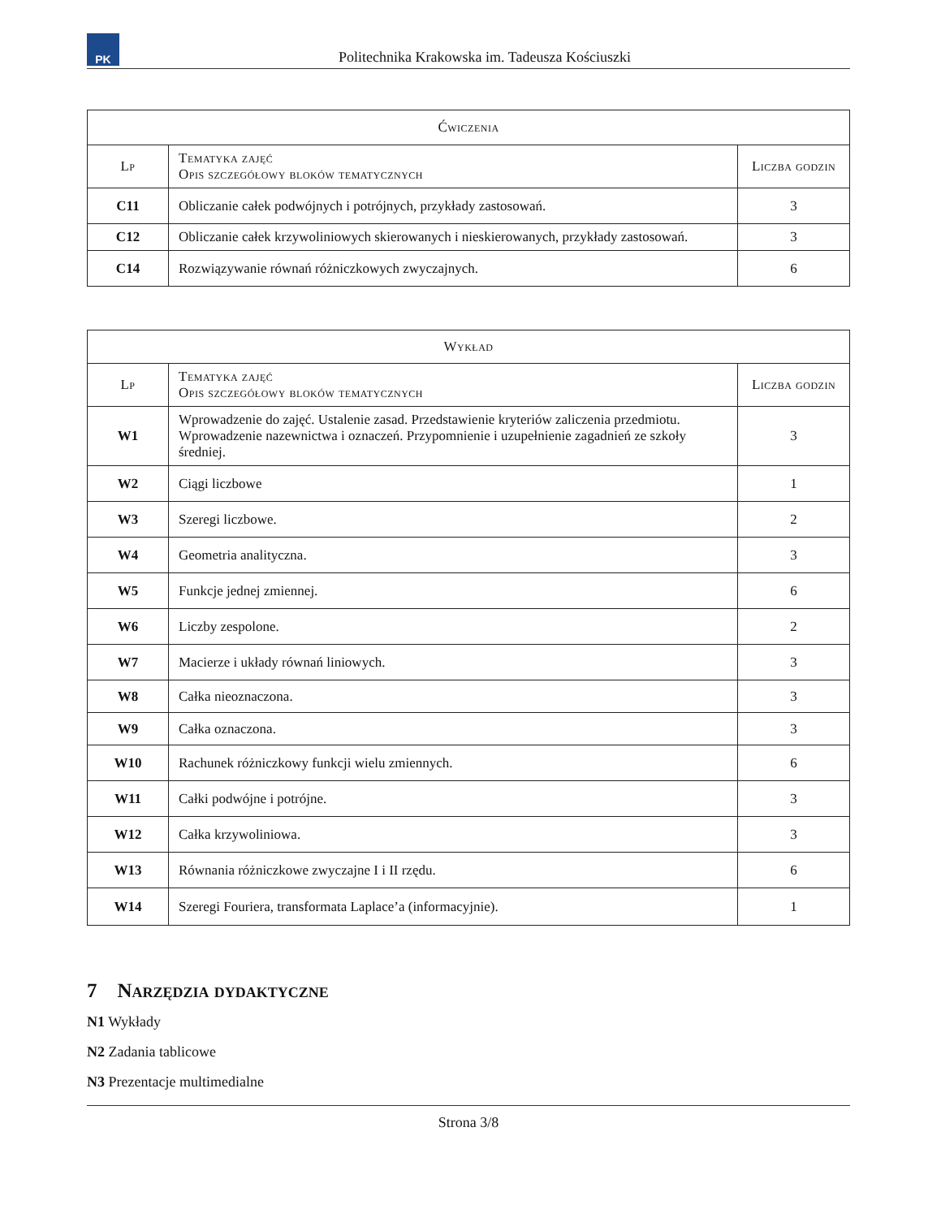PK
Politechnika Krakowska im. Tadeusza Kościuszki
| Ćwiczenia | | |
| --- | --- | --- |
| Lp | Tematyka zajęć Opis szczegółowy bloków tematycznych | Liczba godzin |
| C11 | Obliczanie całek podwójnych i potrójnych, przykłady zastosowań. | 3 |
| C12 | Obliczanie całek krzywoliniowych skierowanych i nieskierowanych, przykłady zastosowań. | 3 |
| C14 | Rozwiązywanie równań różniczkowych zwyczajnych. | 6 |
| Wykład | | |
| --- | --- | --- |
| Lp | Tematyka zajęć Opis szczegółowy bloków tematycznych | Liczba godzin |
| W1 | Wprowadzenie do zajęć. Ustalenie zasad. Przedstawienie kryteriów zaliczenia przedmiotu. Wprowadzenie nazewnictwa i oznaczeń. Przypomnienie i uzupełnienie zagadnień ze szkoły średniej. | 3 |
| W2 | Ciągi liczbowe | 1 |
| W3 | Szeregi liczbowe. | 2 |
| W4 | Geometria analityczna. | 3 |
| W5 | Funkcje jednej zmiennej. | 6 |
| W6 | Liczby zespolone. | 2 |
| W7 | Macierze i układy równań liniowych. | 3 |
| W8 | Całka nieoznaczona. | 3 |
| W9 | Całka oznaczona. | 3 |
| W10 | Rachunek różniczkowy funkcji wielu zmiennych. | 6 |
| W11 | Całki podwójne i potrójne. | 3 |
| W12 | Całka krzywoliniowa. | 3 |
| W13 | Równania różniczkowe zwyczajne I i II rzędu. | 6 |
| W14 | Szeregi Fouriera, transformata Laplace’a (informacyjnie). | 1 |
7 Narzędzia dydaktyczne
N1 Wykłady
N2 Zadania tablicowe
N3 Prezentacje multimedialne
Strona 3/8